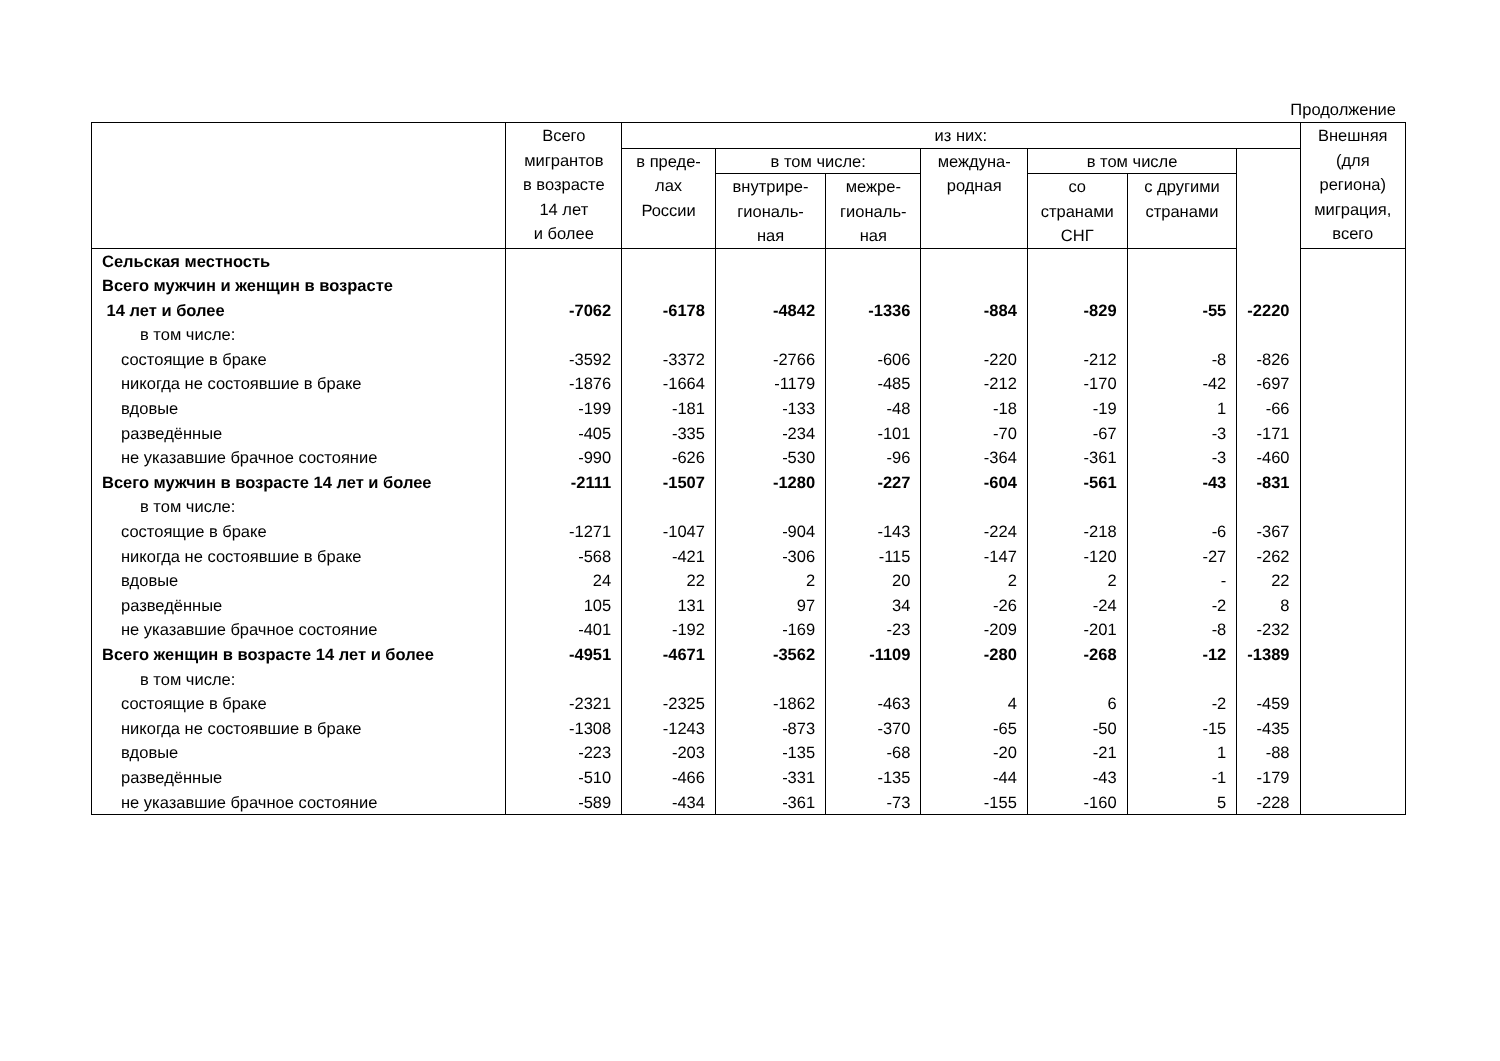Продолжение
| | Всего мигрантов в возрасте 14 лет и более | из них: | | | | | | | Внешняя (для региона) миграция, всего |
| --- | --- | --- | --- | --- | --- | --- | --- | --- | --- |
| | | в преде- лах России | в том числе: | | междуна- родная | в том числе | | | |
| | | | внутрире- гиональ- ная | межре- гиональ- ная | | со странами СНГ | с другими странами | | |
| Сельская местность | | | | | | | | | |
| Всего мужчин и женщин в возрасте | | | | | | | | | |
| 14 лет и более | -7062 | -6178 | -4842 | -1336 | -884 | -829 | -55 | -2220 | |
| в том числе: | | | | | | | | | |
| состоящие в браке | -3592 | -3372 | -2766 | -606 | -220 | -212 | -8 | -826 | |
| никогда не состоявшие в браке | -1876 | -1664 | -1179 | -485 | -212 | -170 | -42 | -697 | |
| вдовые | -199 | -181 | -133 | -48 | -18 | -19 | 1 | -66 | |
| разведённые | -405 | -335 | -234 | -101 | -70 | -67 | -3 | -171 | |
| не указавшие брачное состояние | -990 | -626 | -530 | -96 | -364 | -361 | -3 | -460 | |
| Всего мужчин в возрасте 14 лет и более | -2111 | -1507 | -1280 | -227 | -604 | -561 | -43 | -831 | |
| в том числе: | | | | | | | | | |
| состоящие в браке | -1271 | -1047 | -904 | -143 | -224 | -218 | -6 | -367 | |
| никогда не состоявшие в браке | -568 | -421 | -306 | -115 | -147 | -120 | -27 | -262 | |
| вдовые | 24 | 22 | 2 | 20 | 2 | 2 | - | 22 | |
| разведённые | 105 | 131 | 97 | 34 | -26 | -24 | -2 | 8 | |
| не указавшие брачное состояние | -401 | -192 | -169 | -23 | -209 | -201 | -8 | -232 | |
| Всего женщин в возрасте 14 лет и более | -4951 | -4671 | -3562 | -1109 | -280 | -268 | -12 | -1389 | |
| в том числе: | | | | | | | | | |
| состоящие в браке | -2321 | -2325 | -1862 | -463 | 4 | 6 | -2 | -459 | |
| никогда не состоявшие в браке | -1308 | -1243 | -873 | -370 | -65 | -50 | -15 | -435 | |
| вдовые | -223 | -203 | -135 | -68 | -20 | -21 | 1 | -88 | |
| разведённые | -510 | -466 | -331 | -135 | -44 | -43 | -1 | -179 | |
| не указавшие брачное состояние | -589 | -434 | -361 | -73 | -155 | -160 | 5 | -228 | |